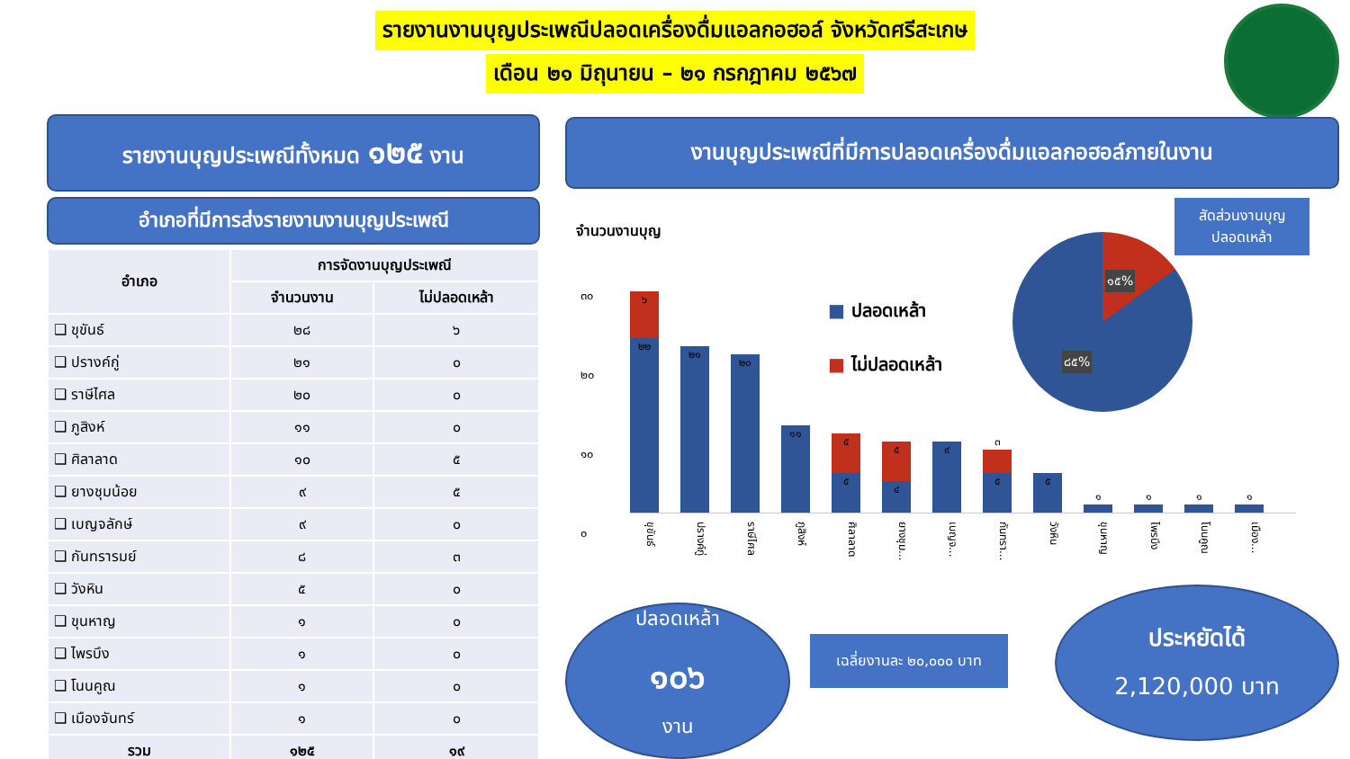รายงานงานบุญประเพณีปลอดเครื่องดื่มแอลกอฮอล์ จังหวัดศรีสะเกษ
เดือน ๒๑ มิถุนายน – ๒๑ กรกฎาคม ๒๕๖๗
รายงานบุญประเพณีทั้งหมด ๑๒๕ งาน
อำเภอที่มีการส่งรายงานงานบุญประเพณี
| อำเภอ | การจัดงานบุญประเพณี | |
| --- | --- | --- |
| | จำนวนงาน | ไม่ปลอดเหล้า |
| ❑ ขุขันธ์ | ๒๘ | ๖ |
| ❑ ปรางค์กู่ | ๒๑ | ๐ |
| ❑ ราษีไศล | ๒๐ | ๐ |
| ❑ ภูสิงห์ | ๑๑ | ๐ |
| ❑ ศิลาลาด | ๑๐ | ๕ |
| ❑ ยางชุมน้อย | ๙ | ๕ |
| ❑ เบญจลักษ์ | ๙ | ๐ |
| ❑ กันทรารมย์ | ๘ | ๓ |
| ❑ วังหิน | ๕ | ๐ |
| ❑ ขุนหาญ | ๑ | ๐ |
| ❑ ไพรบึง | ๑ | ๐ |
| ❑ โนนคูณ | ๑ | ๐ |
| ❑ เมืองจันทร์ | ๑ | ๐ |
| รวม | ๑๒๕ | ๑๙ |
งานบุญประเพณีที่มีการปลอดเครื่องดื่มแอลกอฮอล์ภายในงาน
จำนวนงานบุญ
๓๐
๒๐
๑๐
๐
■ ปลอดเหล้า
■ ไม่ปลอดเหล้า
๑๕%
๘๕%
สัดส่วนงานบุญ
ปลอดเหล้า
๖
๒๒
๒๑
๒๐
๑๑
๕
๕
๕
๔
๙
๓
๕
๕
๑
๑
๑
๑
ขุขันธ์ ปรางค์กู่ ราษีไศล ภูสิงห์ ศิลาลาด ยางชุม... เบญจ... กันทรา... วังหิน ขุนหาญ ไพรบึง โนนคูณ เมือง...
ปลอดเหล้า
๑๐๖
งาน
เฉลี่ยงานละ ๒๐,๐๐๐ บาท
ประหยัดได้
2,120,000 บาท